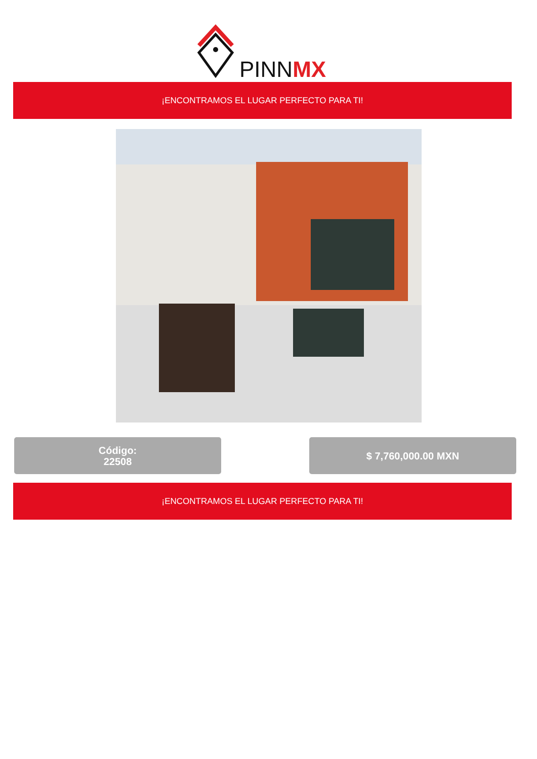PINNMX
¡ENCONTRAMOS EL LUGAR PERFECTO PARA TI!
Código:
22508
$ 7,760,000.00 MXN
¡ENCONTRAMOS EL LUGAR PERFECTO PARA TI!